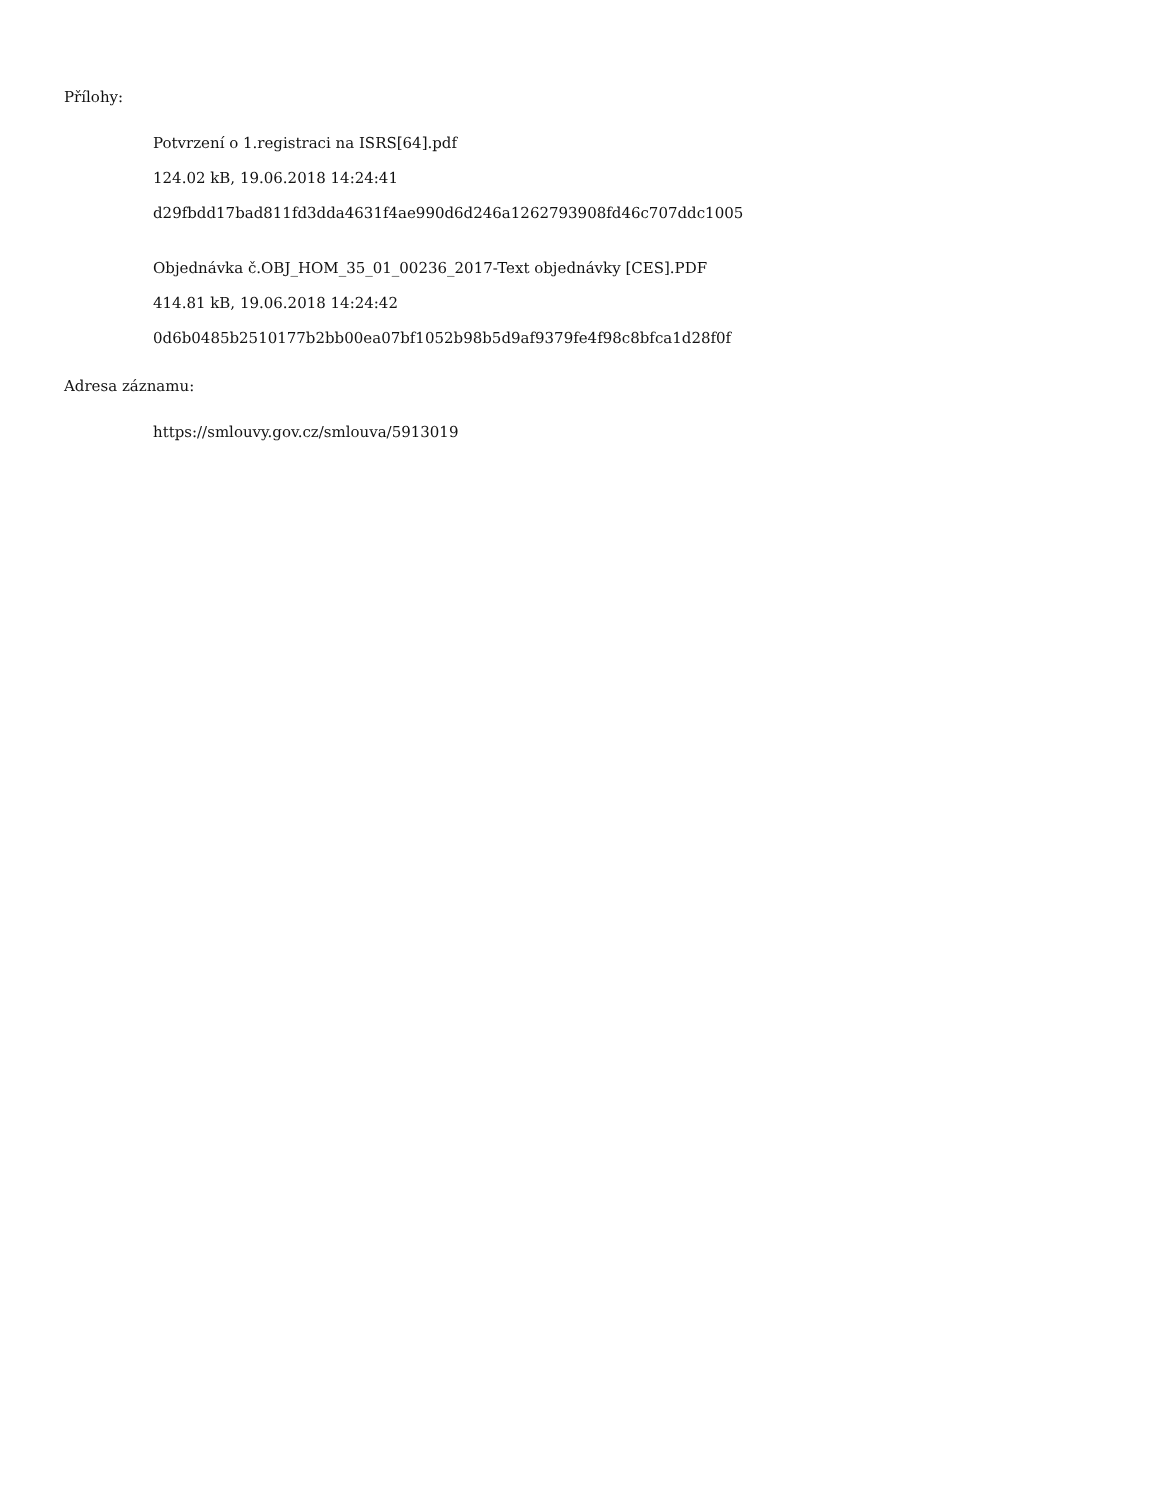Přílohy:
Potvrzení o 1.registraci na ISRS[64].pdf
124.02 kB, 19.06.2018 14:24:41
d29fbdd17bad811fd3dda4631f4ae990d6d246a1262793908fd46c707ddc1005
Objednávka č.OBJ_HOM_35_01_00236_2017-Text objednávky [CES].PDF
414.81 kB, 19.06.2018 14:24:42
0d6b0485b2510177b2bb00ea07bf1052b98b5d9af9379fe4f98c8bfca1d28f0f
Adresa záznamu:
https://smlouvy.gov.cz/smlouva/5913019